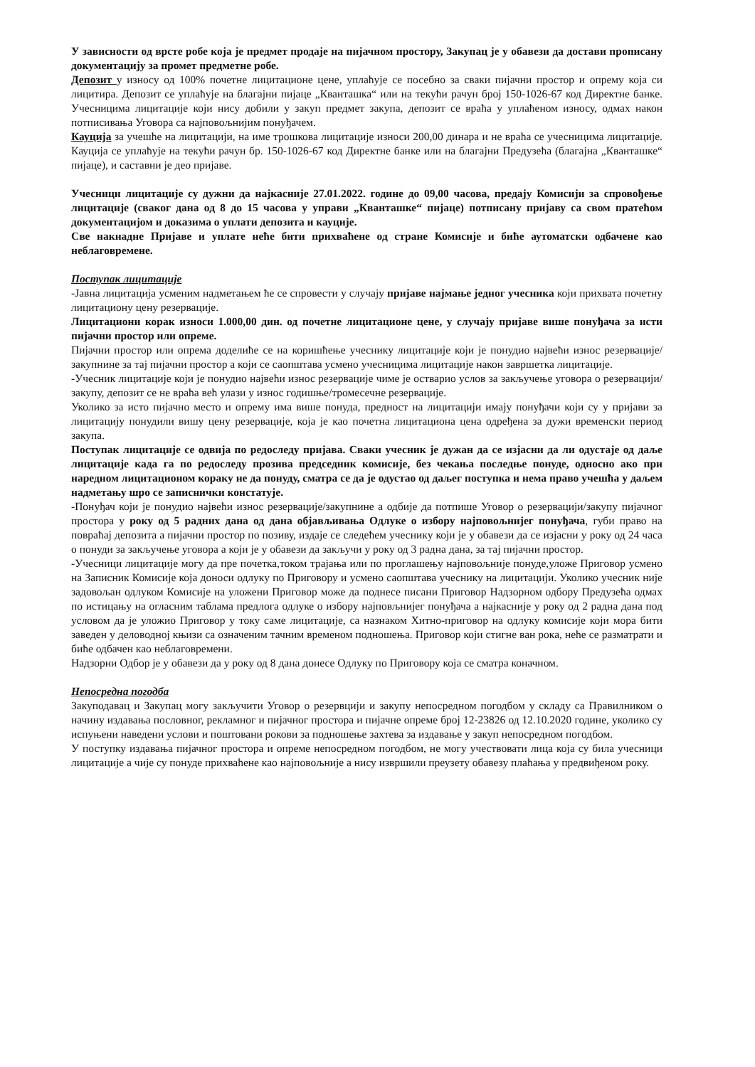У зависности од врсте робе која је предмет продаје на пијачном простору, Закупац је у обавези да достави прописану документацију за промет предметне робе.
Депозит у износу од 100% почетне лицитационе цене, уплаћује се посебно за сваки пијачни простор и опрему која си лицитира. Депозит се уплаћује на благајни пијаце „Кванташка“ или на текући рачун број 150-1026-67 код Директне банке. Учесницима лицитације који нису добили у закуп предмет закупа, депозит се враћа у уплаћеном износу, одмах након потписивања Уговора са најповољнијим понуђачем.
Кауција за учешће на лицитацији, на име трошкова лицитације износи 200,00 динара и не враћа се учесницима лицитације. Кауција се уплаћује на текући рачун бр. 150-1026-67 код Директне банке или на благајни Предузећа (благајна „Кванташке“ пијаце), и саставни је део пријаве.
Учесници лицитације су дужни да најкасније 27.01.2022. године до 09,00 часова, предају Комисији за спровођење лицитације (сваког дана од 8 до 15 часова у управи „Кванташке“ пијаце) потписану пријаву са свом пратећом документацијом и доказима о уплати депозита и кауције.
Све накнадне Пријаве и уплате неће бити прихваћене од стране Комисије и биће аутоматски одбачене као неблаговремене.
Поступак лицитације
-Јавна лицитација усменим надметањем ће се спровести у случају пријаве најмање једног учесника који прихвата почетну лицитациону цену резервације.
Лицитациони корак износи 1.000,00 дин. од почетне лицитационе цене, у случају пријаве више понуђача за исти пијачни простор или опреме.
Пијачни простор или опрема доделиће се на коришћење учеснику лицитације који је понудио највећи износ резервације/закупнине за тај пијачни простор а који се саопштава усмено учесницима лицитације након завршетка лицитације.
-Учесник лицитације који је понудио највећи износ резервације чиме је остварио услов за закључење уговора о резервацији/закупу, депозит се не враћа већ улази у износ годишње/тромесечне резервације.
Уколико за исто пијачно место и опрему има више понуда, предност на лицитацији имају понуђачи који су у пријави за лицитацију понудили вишу цену резервације, која је као почетна лицитациона цена одређена за дужи временски период закупа.
Поступак лицитације се одвија по редоследу пријава. Сваки учесник је дужан да се изјасни да ли одустаје од даље лицитације када га по редоследу прозива председник комисије, без чекања последње понуде, односно ако при наредном лицитационом кораку не да понуду, сматра се да је одустао од даљег поступка и нема право учешћа у даљем надметању шро се записнички констатује.
-Понуђач који је понудио највећи износ резервације/закупнине а одбије да потпише Уговор о резервацији/закупу пијачног простора у року од 5 радних дана од дана објављивања Одлуке о избору најповољнијег понуђача, губи право на повраћај депозита а пијачни простор по позиву, издаје се следећем учеснику који је у обавези да се изјасни у року од 24 часа о понуди за закључење уговора а који је у обавези да закључи у року од 3 радна дана, за тај пијачни простор.
-Учесници лицитације могу да пре почетка,током трајања или по проглашењу најповољније понуде,уложе Приговор усмено на Записник Комисије која доноси одлуку по Приговору и усмено саопштава учеснику на лицитацији. Уколико учесник није задовољан одлуком Комисије на уложени Приговор може да поднесе писани Приговор Надзорном одбору Предузећа одмах по истицању на огласним таблама предлога одлуке о избору најповљнијег понуђача а најкасније у року од 2 радна дана под условом да је уложио Приговор у току саме лицитације, са назнаком Хитно-приговор на одлуку комисије који мора бити заведен у деловодној књизи са означеним тачним временом подношења. Приговор који стигне ван рока, неће се разматрати и биће одбачен као неблаговремени.
Надзорни Одбор је у обавези да у року од 8 дана донесе Одлуку по Приговору која се сматра коначном.
Непосредна погодба
Закуподавац и Закупац могу закључити Уговор о резервцији и закупу непосредном погодбом у складу са Правилником о начину издавања пословног, рекламног и пијачног простора и пијачне опреме број 12-23826 од 12.10.2020 године, уколико су испуњени наведени услови и поштовани рокови за подношење захтева за издавање у закуп непосредном погодбом.
У поступку издавања пијачног простора и опреме непосредном погодбом, не могу учествовати лица која су била учесници лицитације а чије су понуде прихваћене као најповољније а нису извршили преузету обавезу плаћања у предвиђеном року.